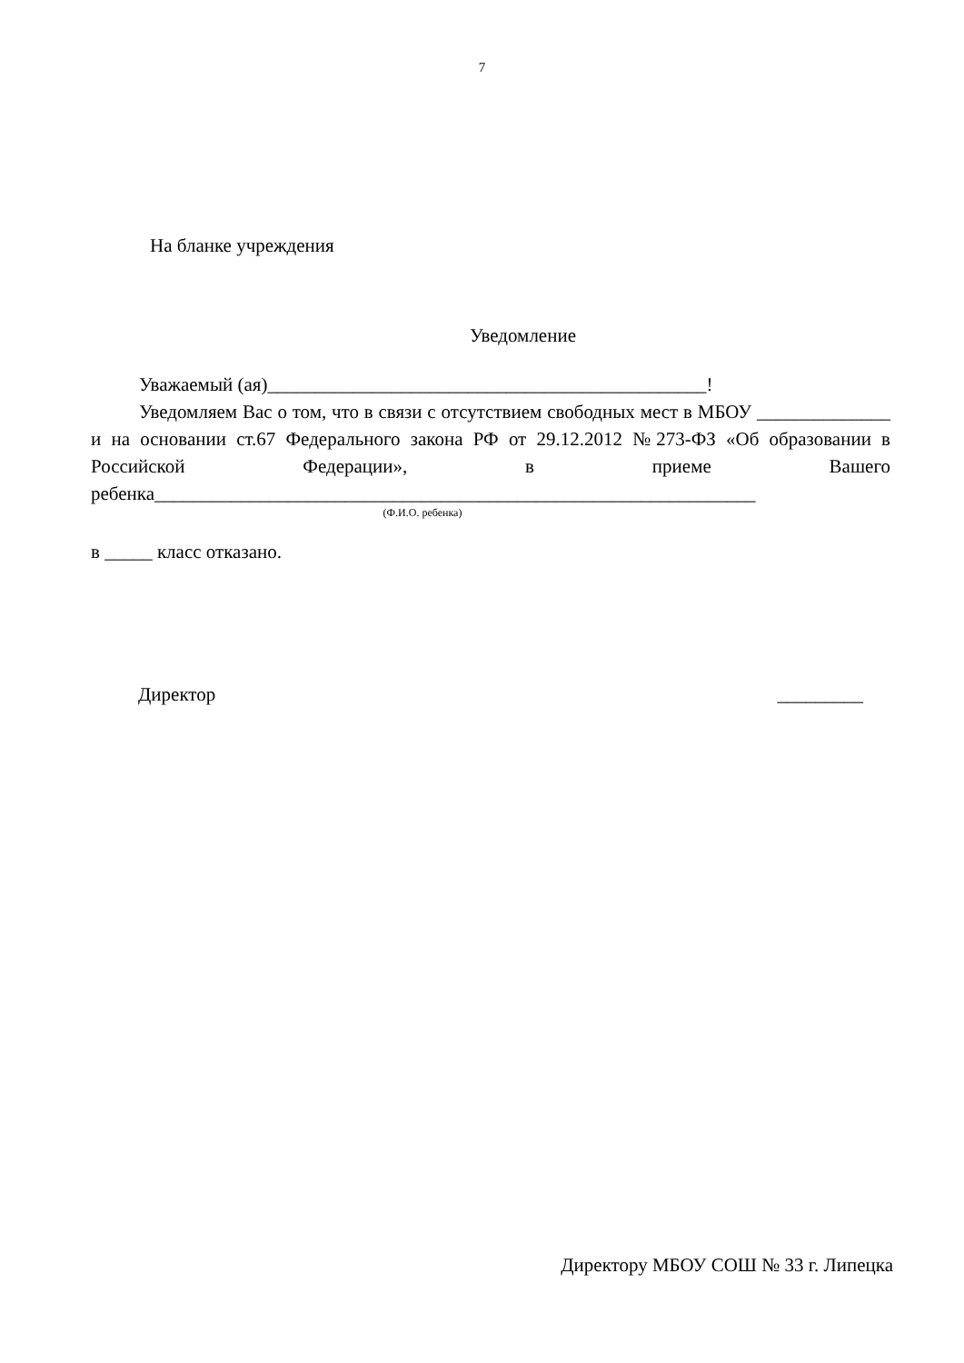7
На бланке учреждения
Уведомление
Уважаемый (ая)______________________________________________!
Уведомляем Вас о том, что в связи с отсутствием свободных мест в МБОУ ______________ и на основании ст.67 Федерального закона РФ от 29.12.2012 №273-ФЗ «Об образовании в Российской Федерации», в приеме Вашего ребенка_______________________________________________________________
(Ф.И.О. ребенка)
в _____ класс отказано.
Директор _________
Директору МБОУ СОШ № 33 г. Липецка